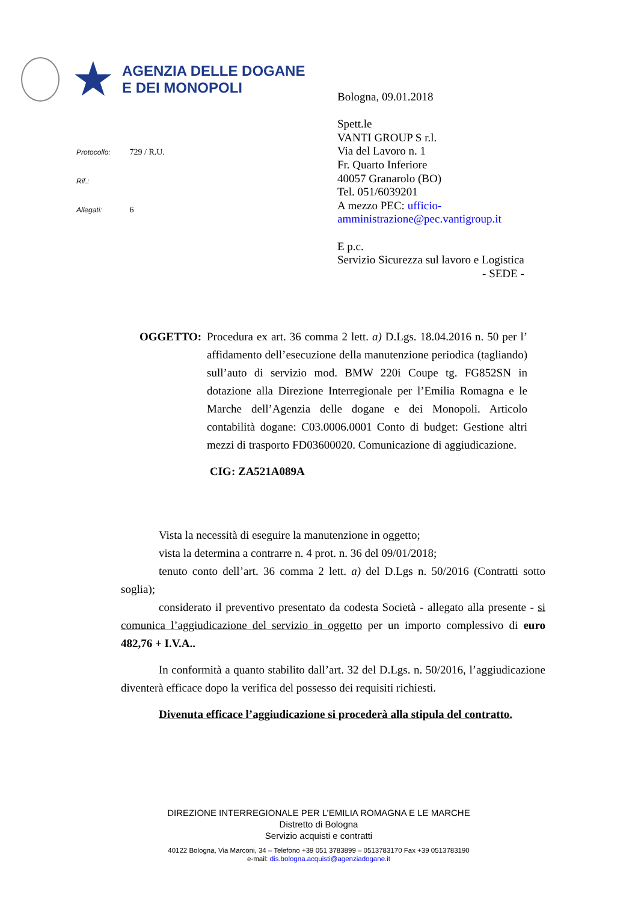★
AGENZIA DELLE DOGANE
E DEI MONOPOLI
Protocollo: 729 / R.U.
Rif.:
Allegati: 6
Bologna, 09.01.2018
Spett.le
VANTI GROUP S r.l.
Via del Lavoro n. 1
Fr. Quarto Inferiore
40057 Granarolo (BO)
Tel. 051/6039201
A mezzo PEC: ufficio-
amministrazione@pec.vantigroup.it
E p.c.
Servizio Sicurezza sul lavoro e Logistica
- SEDE -
OGGETTO: Procedura ex art. 36 comma 2 lett. a) D.Lgs. 18.04.2016 n. 50 per l’ affidamento dell’esecuzione della manutenzione periodica (tagliando) sull’auto di servizio mod. BMW 220i Coupe tg. FG852SN in dotazione alla Direzione Interregionale per l’Emilia Romagna e le Marche dell’Agenzia delle dogane e dei Monopoli. Articolo contabilità dogane: C03.0006.0001 Conto di budget: Gestione altri mezzi di trasporto FD03600020. Comunicazione di aggiudicazione.
CIG: ZA521A089A
Vista la necessità di eseguire la manutenzione in oggetto;
vista la determina a contrarre n. 4 prot. n. 36 del 09/01/2018;
tenuto conto dell’art. 36 comma 2 lett. a) del D.Lgs n. 50/2016 (Contratti sotto soglia);
considerato il preventivo presentato da codesta Società - allegato alla presente - si comunica l’aggiudicazione del servizio in oggetto per un importo complessivo di euro 482,76 + I.V.A..
In conformità a quanto stabilito dall’art. 32 del D.Lgs. n. 50/2016, l’aggiudicazione diventerà efficace dopo la verifica del possesso dei requisiti richiesti.
Divenuta efficace l’aggiudicazione si procederà alla stipula del contratto.
DIREZIONE INTERREGIONALE PER L’EMILIA ROMAGNA E LE MARCHE
Distretto di Bologna
Servizio acquisti e contratti
40122 Bologna, Via Marconi, 34 – Telefono +39 051 3783899 – 0513783170 Fax +39 0513783190
e-mail: dis.bologna.acquisti@agenziadogane.it